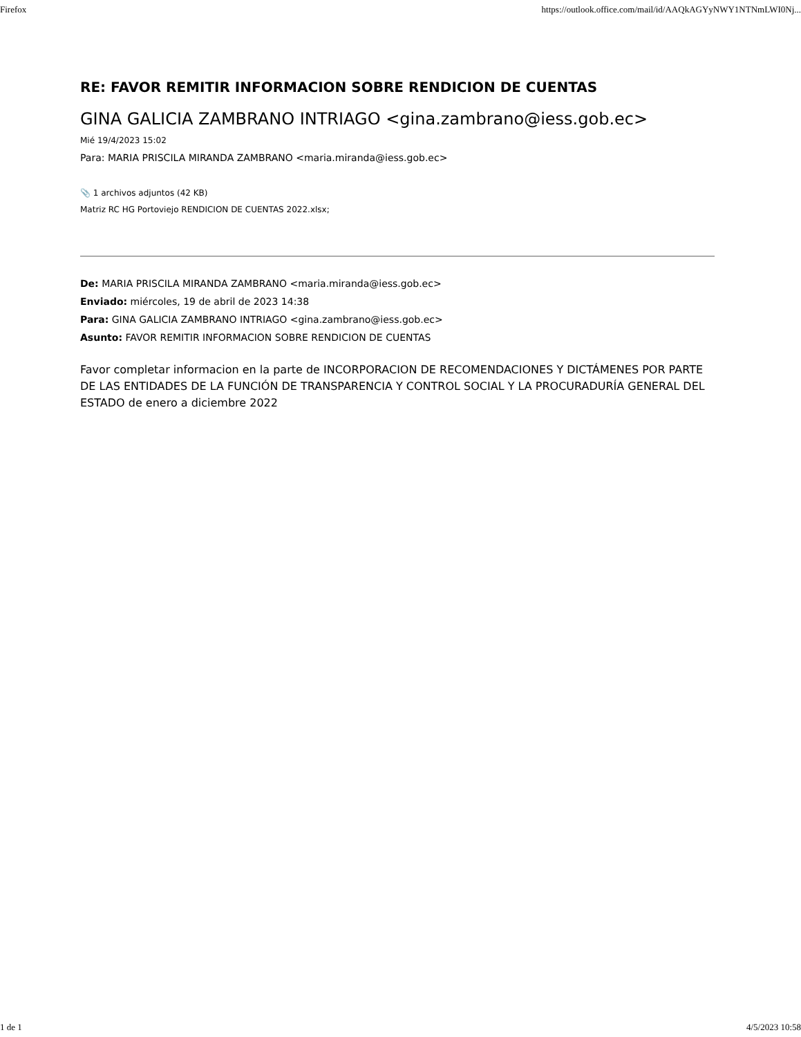Firefox https://outlook.office.com/mail/id/AAQkAGYyNWY1NTNmLWI0Nj...
RE: FAVOR REMITIR INFORMACION SOBRE RENDICION DE CUENTAS
GINA GALICIA ZAMBRANO INTRIAGO <gina.zambrano@iess.gob.ec>
Mié 19/4/2023 15:02
Para: MARIA PRISCILA MIRANDA ZAMBRANO <maria.miranda@iess.gob.ec>
📎 1 archivos adjuntos (42 KB)
Matriz RC HG Portoviejo RENDICION DE CUENTAS 2022.xlsx;
De: MARIA PRISCILA MIRANDA ZAMBRANO <maria.miranda@iess.gob.ec>
Enviado: miércoles, 19 de abril de 2023 14:38
Para: GINA GALICIA ZAMBRANO INTRIAGO <gina.zambrano@iess.gob.ec>
Asunto: FAVOR REMITIR INFORMACION SOBRE RENDICION DE CUENTAS
Favor completar informacion en la parte de INCORPORACION DE RECOMENDACIONES Y DICTÁMENES POR PARTE DE LAS ENTIDADES DE LA FUNCIÓN DE TRANSPARENCIA Y CONTROL SOCIAL Y LA PROCURADURÍA GENERAL DEL ESTADO de enero a diciembre 2022
1 de 1 4/5/2023 10:58